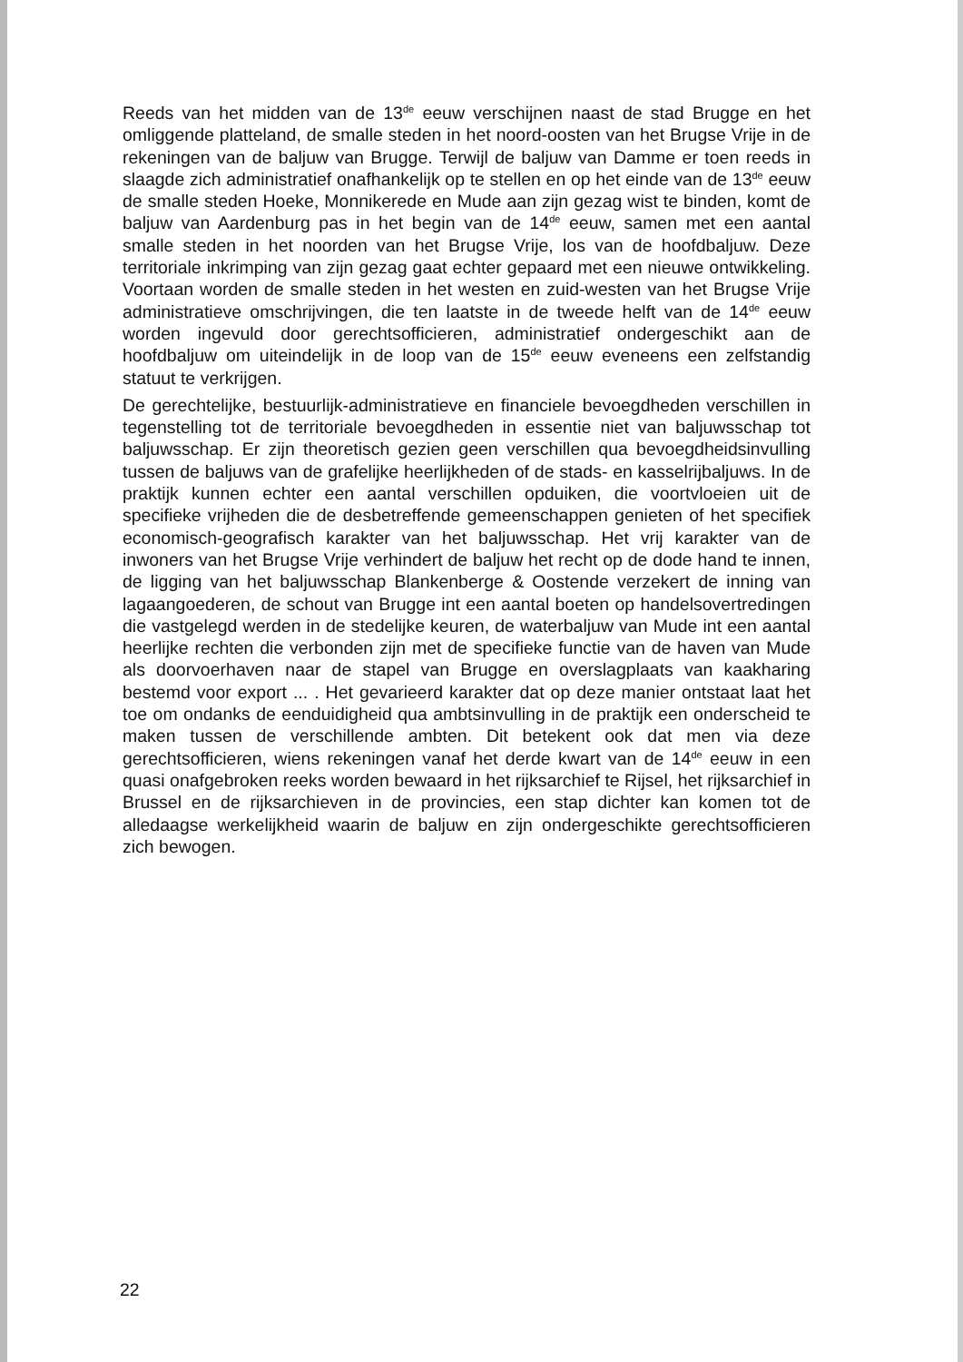Reeds van het midden van de 13<sup>de</sup> eeuw verschijnen naast de stad Brugge en het omliggende platteland, de smalle steden in het noord-oosten van het Brugse Vrije in de rekeningen van de baljuw van Brugge. Terwijl de baljuw van Damme er toen reeds in slaagde zich administratief onafhankelijk op te stellen en op het einde van de 13<sup>de</sup> eeuw de smalle steden Hoeke, Monnikerede en Mude aan zijn gezag wist te binden, komt de baljuw van Aardenburg pas in het begin van de 14<sup>de</sup> eeuw, samen met een aantal smalle steden in het noorden van het Brugse Vrije, los van de hoofdbaljuw. Deze territoriale inkrimping van zijn gezag gaat echter gepaard met een nieuwe ontwikkeling. Voortaan worden de smalle steden in het westen en zuid-westen van het Brugse Vrije administratieve omschrijvingen, die ten laatste in de tweede helft van de 14<sup>de</sup> eeuw worden ingevuld door gerechtsofficieren, administratief ondergeschikt aan de hoofdbaljuw om uiteindelijk in de loop van de 15<sup>de</sup> eeuw eveneens een zelfstandig statuut te verkrijgen.
De gerechtelijke, bestuurlijk-administratieve en financiele bevoegdheden verschillen in tegenstelling tot de territoriale bevoegdheden in essentie niet van baljuwsschap tot baljuwsschap. Er zijn theoretisch gezien geen verschillen qua bevoegdheidsinvulling tussen de baljuws van de grafelijke heerlijkheden of de stads- en kasselrijbaljuws. In de praktijk kunnen echter een aantal verschillen opduiken, die voortvloeien uit de specifieke vrijheden die de desbetreffende gemeenschappen genieten of het specifiek economisch-geografisch karakter van het baljuwsschap. Het vrij karakter van de inwoners van het Brugse Vrije verhindert de baljuw het recht op de dode hand te innen, de ligging van het baljuwsschap Blankenberge & Oostende verzekert de inning van lagaangoederen, de schout van Brugge int een aantal boeten op handelsovertredingen die vastgelegd werden in de stedelijke keuren, de waterbaljuw van Mude int een aantal heerlijke rechten die verbonden zijn met de specifieke functie van de haven van Mude als doorvoerhaven naar de stapel van Brugge en overslagplaats van kaakharing bestemd voor export ... . Het gevarieerd karakter dat op deze manier ontstaat laat het toe om ondanks de eenduidigheid qua ambtsinvulling in de praktijk een onderscheid te maken tussen de verschillende ambten. Dit betekent ook dat men via deze gerechtsofficieren, wiens rekeningen vanaf het derde kwart van de 14<sup>de</sup> eeuw in een quasi onafgebroken reeks worden bewaard in het rijksarchief te Rijsel, het rijksarchief in Brussel en de rijksarchieven in de provincies, een stap dichter kan komen tot de alledaagse werkelijkheid waarin de baljuw en zijn ondergeschikte gerechtsofficieren zich bewogen.
22